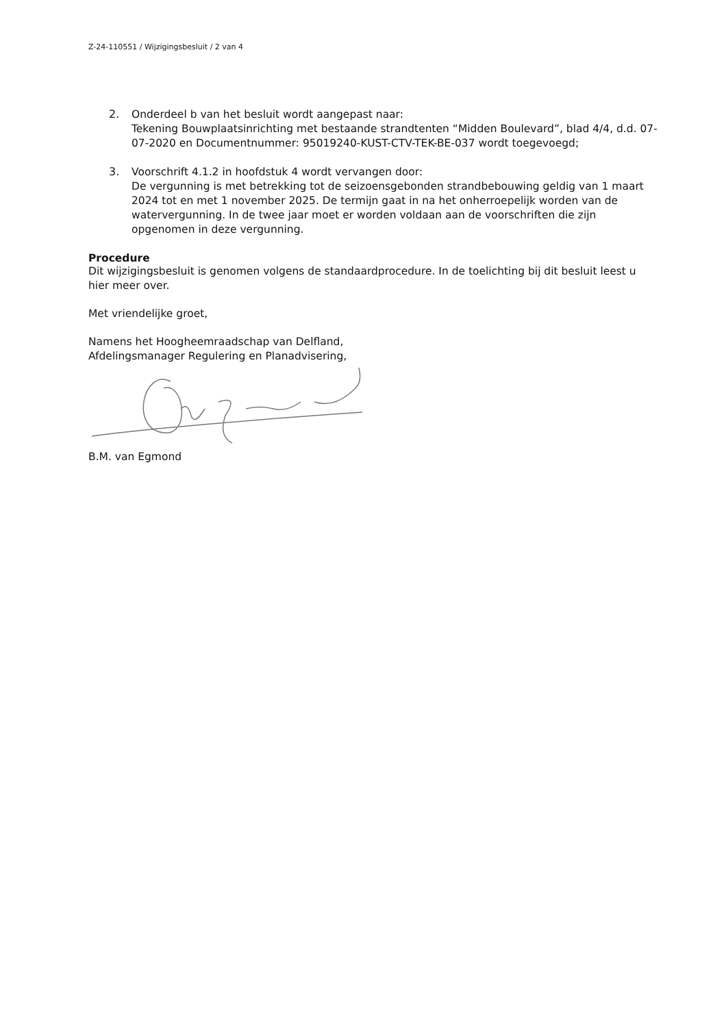Z-24-110551 / Wijzigingsbesluit / 2 van 4
2.
Onderdeel b van het besluit wordt aangepast naar:
Tekening Bouwplaatsinrichting met bestaande strandtenten “Midden Boulevard”, blad 4/4, d.d. 07-07-2020 en Documentnummer: 95019240-KUST-CTV-TEK-BE-037 wordt toegevoegd;
3.
Voorschrift 4.1.2 in hoofdstuk 4 wordt vervangen door:
De vergunning is met betrekking tot de seizoensgebonden strandbebouwing geldig van 1 maart 2024 tot en met 1 november 2025. De termijn gaat in na het onherroepelijk worden van de watervergunning. In de twee jaar moet er worden voldaan aan de voorschriften die zijn opgenomen in deze vergunning.
Procedure
Dit wijzigingsbesluit is genomen volgens de standaardprocedure. In de toelichting bij dit besluit leest u hier meer over.
Met vriendelijke groet,
Namens het Hoogheemraadschap van Delfland,
Afdelingsmanager Regulering en Planadvisering,
B.M. van Egmond